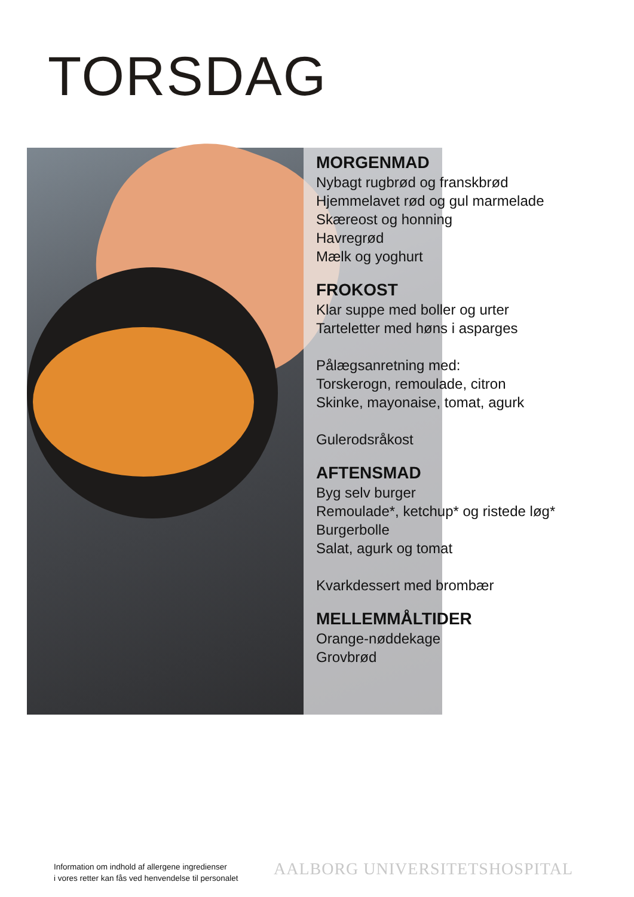TORSDAG
MORGENMAD
Nybagt rugbrød og franskbrød
Hjemmelavet rød og gul marmelade
Skæreost og honning
Havregrød
Mælk og yoghurt
FROKOST
Klar suppe med boller og urter
Tarteletter med høns i asparges
Pålægsanretning med:
Torskerogn, remoulade, citron
Skinke, mayonaise, tomat, agurk
Gulerodsråkost
AFTENSMAD
Byg selv burger
Remoulade*, ketchup* og ristede løg*
Burgerbolle
Salat, agurk og tomat
Kvarkdessert med brombær
MELLEMMÅLTIDER
Orange-nøddekage
Grovbrød
Information om indhold af allergene ingredienser
i vores retter kan fås ved henvendelse til personalet
AALBORG UNIVERSITETSHOSPITAL